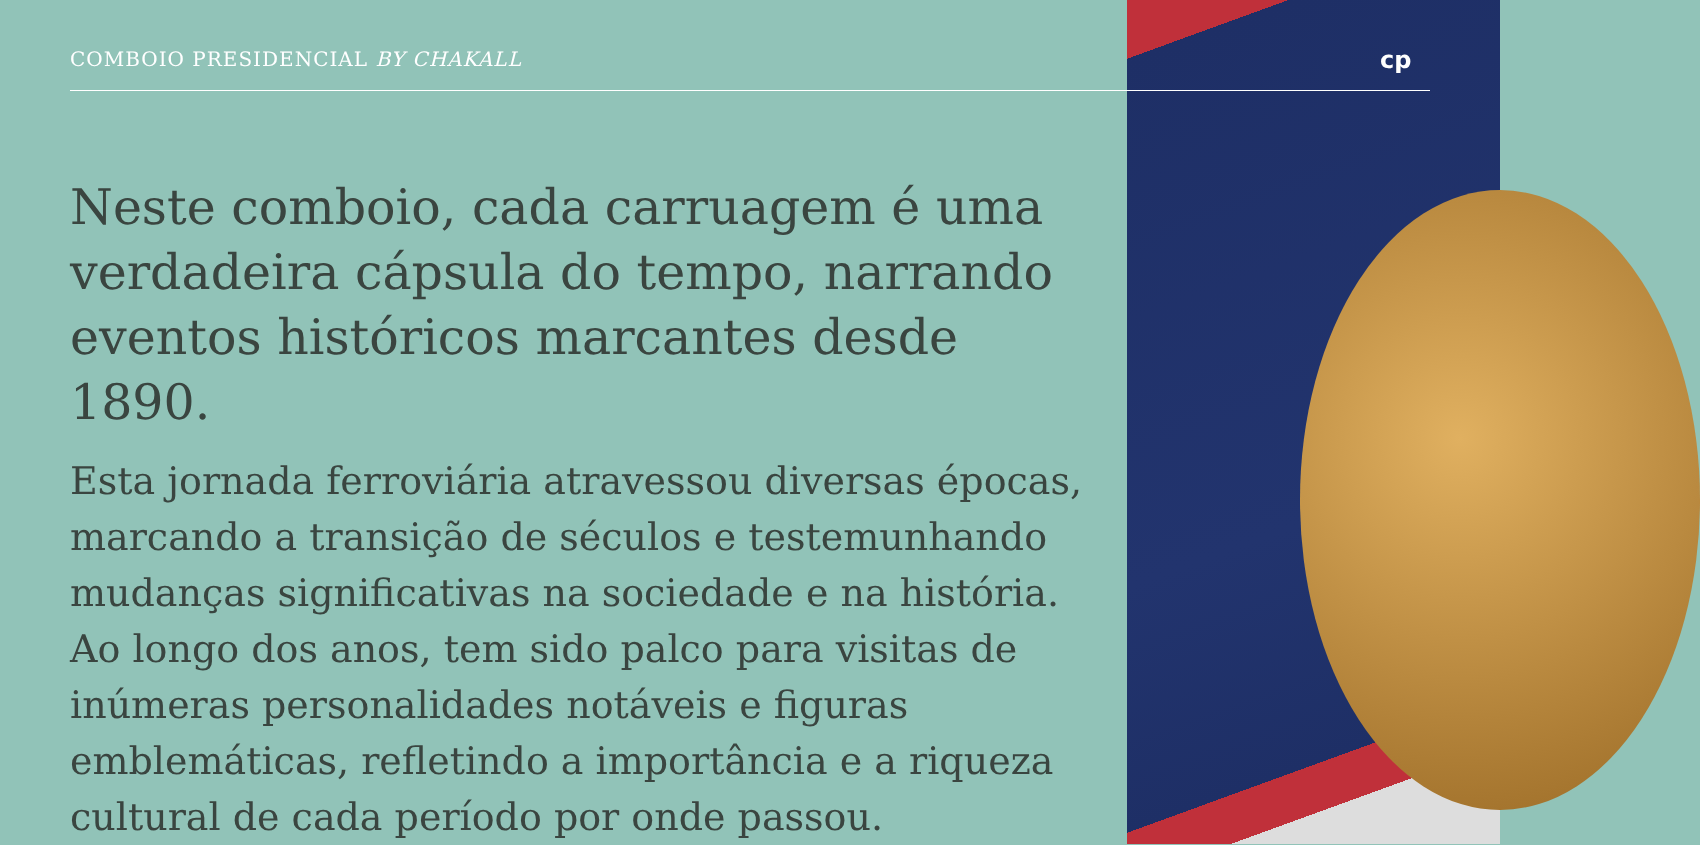cp
COMBOIO PRESIDENCIAL BY CHAKALL
Neste comboio, cada carruagem é uma verdadeira cápsula do tempo, narrando eventos históricos marcantes desde 1890.
Esta jornada ferroviária atravessou diversas épocas, marcando a transição de séculos e testemunhando mudanças significativas na sociedade e na história. Ao longo dos anos, tem sido palco para visitas de inúmeras personalidades notáveis e figuras emblemáticas, refletindo a importância e a riqueza cultural de cada período por onde passou.